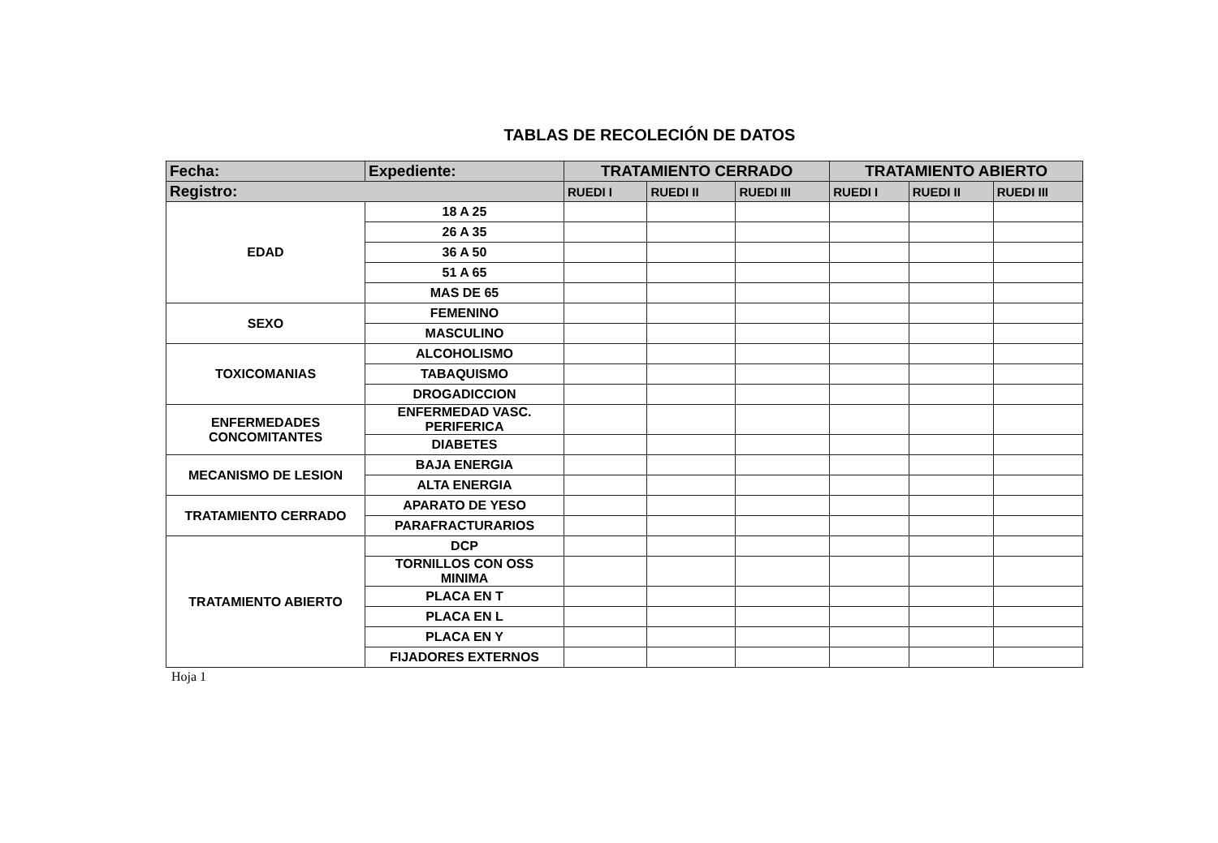TABLAS DE RECOLECIÓN DE DATOS
| Fecha: | Expediente: | TRATAMIENTO CERRADO | | | TRATAMIENTO ABIERTO | | |
| --- | --- | --- | --- | --- | --- | --- | --- |
| Registro: | | RUEDI I | RUEDI II | RUEDI III | RUEDI I | RUEDI II | RUEDI III |
| EDAD | 18 A 25 | | | | | | |
| | 26 A 35 | | | | | | |
| | 36 A 50 | | | | | | |
| | 51 A 65 | | | | | | |
| | MAS DE 65 | | | | | | |
| SEXO | FEMENINO | | | | | | |
| | MASCULINO | | | | | | |
| TOXICOMANIAS | ALCOHOLISMO | | | | | | |
| | TABAQUISMO | | | | | | |
| | DROGADICCION | | | | | | |
| ENFERMEDADES CONCOMITANTES | ENFERMEDAD VASC. PERIFERICA | | | | | | |
| | DIABETES | | | | | | |
| MECANISMO DE LESION | BAJA ENERGIA | | | | | | |
| | ALTA ENERGIA | | | | | | |
| TRATAMIENTO CERRADO | APARATO DE YESO | | | | | | |
| | PARAFRACTURARIOS | | | | | | |
| TRATAMIENTO ABIERTO | DCP | | | | | | |
| | TORNILLOS CON OSS MINIMA | | | | | | |
| | PLACA EN T | | | | | | |
| | PLACA EN L | | | | | | |
| | PLACA EN Y | | | | | | |
| | FIJADORES EXTERNOS | | | | | | |
Hoja 1